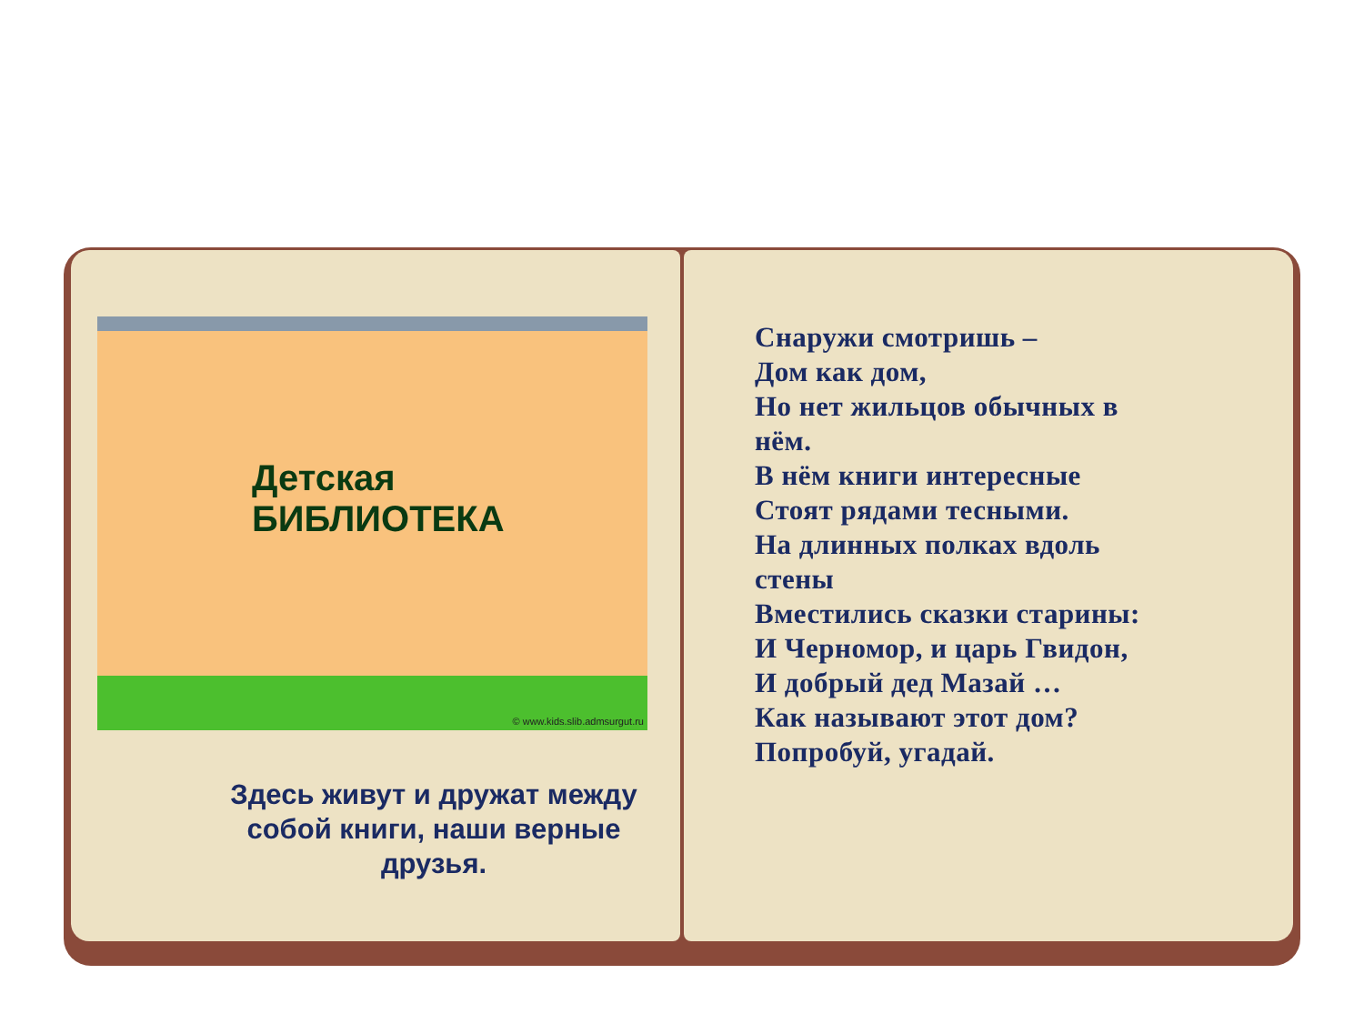Детская
БИБЛИОТЕКА
© www.kids.slib.admsurgut.ru
Здесь живут и дружат между собой книги, наши верные друзья.
Снаружи смотришь –
Дом как дом,
Но нет жильцов обычных в
нём.
В нём книги интересные
Стоят рядами тесными.
На длинных полках вдоль
стены
Вместились сказки старины:
И Черномор, и царь Гвидон,
И добрый дед Мазай …
Как называют этот дом?
Попробуй, угадай.